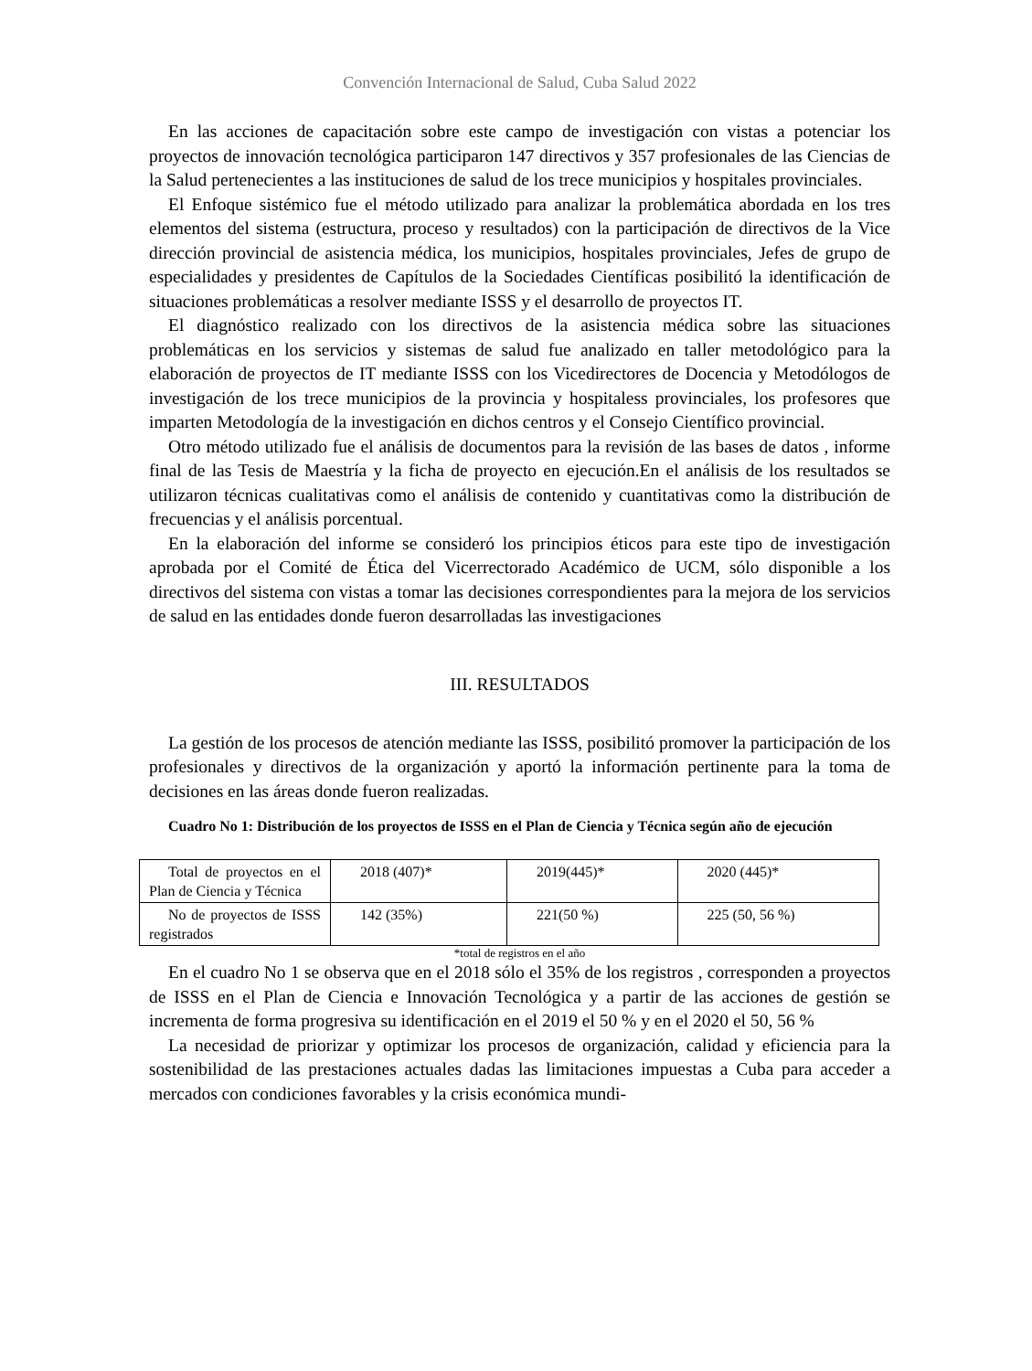Convención Internacional de Salud, Cuba Salud 2022
En las acciones de capacitación sobre este campo de investigación con vistas a potenciar los proyectos de innovación tecnológica participaron 147 directivos y 357 profesionales de las Ciencias de la Salud pertenecientes a las instituciones de salud de los trece municipios y hospitales provinciales.
El Enfoque sistémico fue el método utilizado para analizar la problemática abordada en los tres elementos del sistema (estructura, proceso y resultados) con la participación de directivos de la Vice dirección provincial de asistencia médica, los municipios, hospitales provinciales, Jefes de grupo de especialidades y presidentes de Capítulos de la Sociedades Científicas posibilitó la identificación de situaciones problemáticas a resolver mediante ISSS y el desarrollo de proyectos IT.
El diagnóstico realizado con los directivos de la asistencia médica sobre las situaciones problemáticas en los servicios y sistemas de salud fue analizado en taller metodológico para la elaboración de proyectos de IT mediante ISSS con los Vicedirectores de Docencia y Metodólogos de investigación de los trece municipios de la provincia y hospitaless provinciales, los profesores que imparten Metodología de la investigación en dichos centros y el Consejo Científico provincial.
Otro método utilizado fue el análisis de documentos para la revisión de las bases de datos , informe final de las Tesis de Maestría y la ficha de proyecto en ejecución.En el análisis de los resultados se utilizaron técnicas cualitativas como el análisis de contenido y cuantitativas como la distribución de frecuencias y el análisis porcentual.
En la elaboración del informe se consideró los principios éticos para este tipo de investigación aprobada por el Comité de Ética del Vicerrectorado Académico de UCM, sólo disponible a los directivos del sistema con vistas a tomar las decisiones correspondientes para la mejora de los servicios de salud en las entidades donde fueron desarrolladas las investigaciones
III. RESULTADOS
La gestión de los procesos de atención mediante las ISSS, posibilitó promover la participación de los profesionales y directivos de la organización y aportó la información pertinente para la toma de decisiones en las áreas donde fueron realizadas.
Cuadro No 1: Distribución de los proyectos de ISSS en el Plan de Ciencia y Técnica según año de ejecución
| Total de proyectos en el Plan de Ciencia y Técnica | 2018 (407)* | 2019(445)* | 2020 (445)* |
| No de proyectos de ISSS registrados | 142 (35%) | 221(50 %) | 225 (50, 56 %) |
*total de registros en el año
En el cuadro No 1 se observa que en el 2018 sólo el 35% de los registros , corresponden a proyectos de ISSS en el Plan de Ciencia e Innovación Tecnológica y a partir de las acciones de gestión se incrementa de forma progresiva su identificación en el 2019 el 50 % y en el 2020 el 50, 56 %
La necesidad de priorizar y optimizar los procesos de organización, calidad y eficiencia para la sostenibilidad de las prestaciones actuales dadas las limitaciones impuestas a Cuba para acceder a mercados con condiciones favorables y la crisis económica mundi-